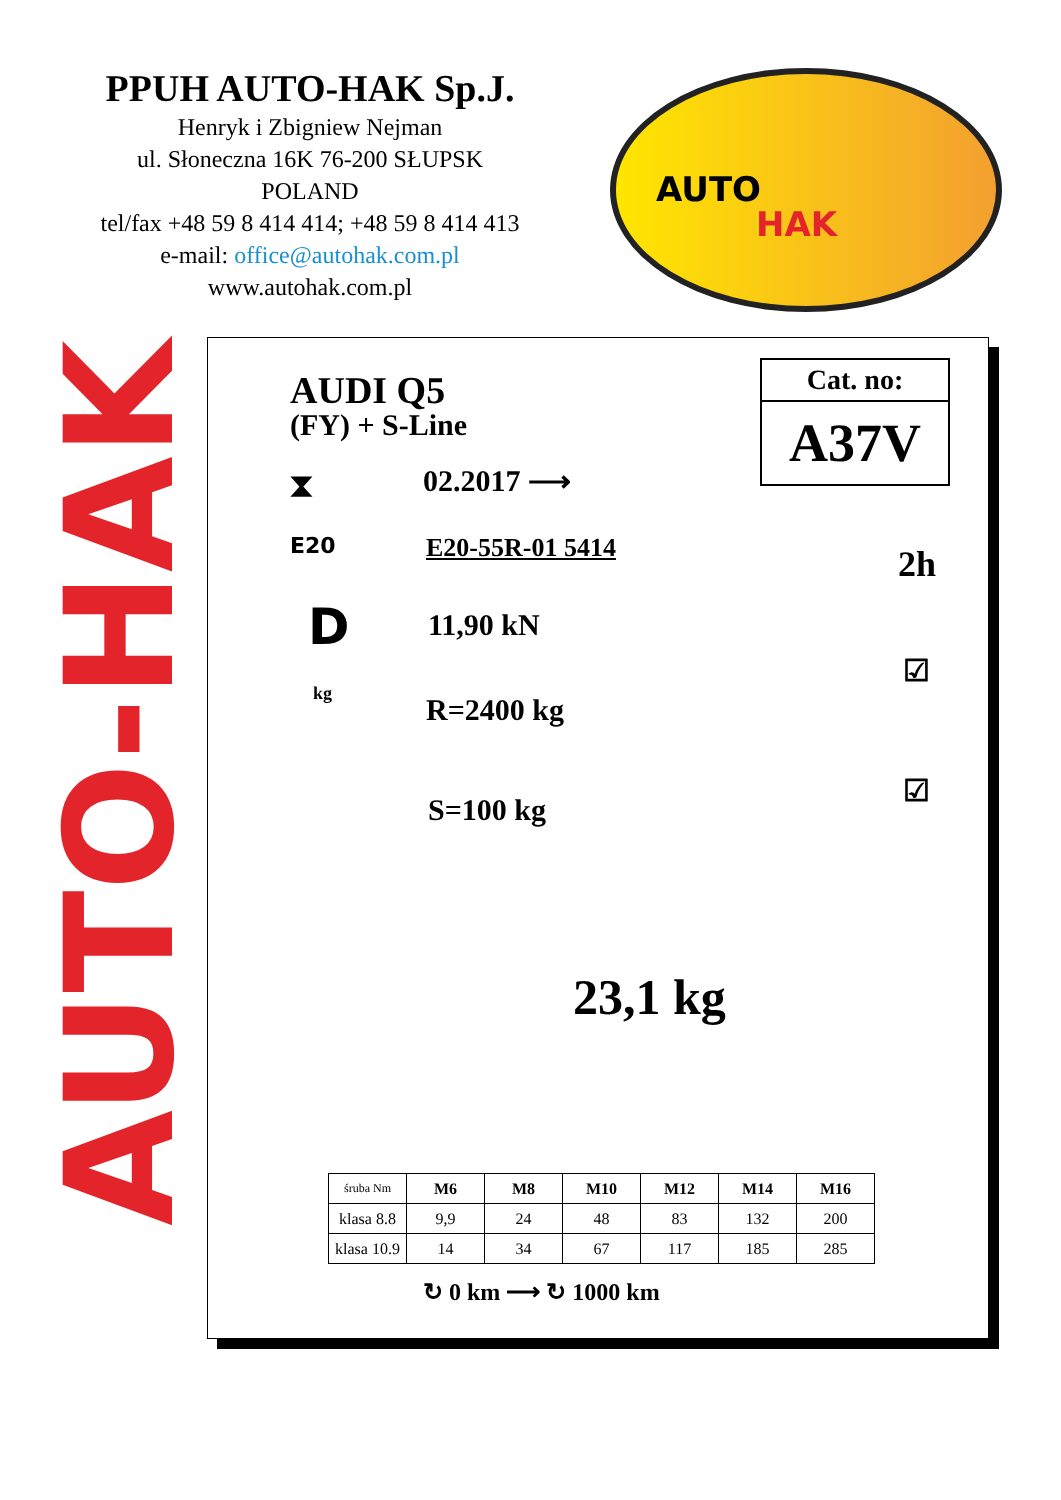PPUH AUTO-HAK Sp.J.
Henryk i Zbigniew Nejman
ul. Słoneczna 16K 76-200 SŁUPSK
POLAND
tel/fax +48 59 8 414 414; +48 59 8 414 413
e-mail: office@autohak.com.pl
www.autohak.com.pl
AUTO
HAK
AUTO-HAK
AUDI Q5
(FY) + S-Line
⧗ 02.2017 ⟶
E20 E20-55R-01 5414
D 11,90 kN
kg R=2400 kg
S=100 kg
Cat. no:
A37V
2h
☑
☑
23,1 kg
| śruba Nm | M6 | M8 | M10 | M12 | M14 | M16 |
| klasa 8.8 | 9,9 | 24 | 48 | 83 | 132 | 200 |
| klasa 10.9 | 14 | 34 | 67 | 117 | 185 | 285 |
↻ 0 km ⟶ ↻ 1000 km